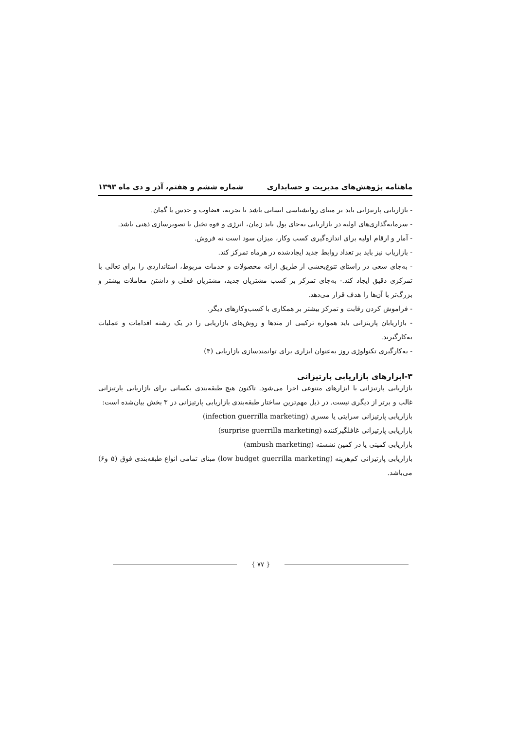ماهنامه پژوهش‌های مدیریت و حسابداری شماره ششم و هفتم، آذر و دی ماه ۱۳۹۳
- بازاریابی پارتیزانی باید بر مبنای روانشناسی انسانی باشد تا تجربه، قضاوت و حدس یا گمان.
- سرمایه‌گذاری‌های اولیه در بازاریابی به‌جای پول باید زمان، انرژی و قوه تخیل یا تصویرسازی ذهنی باشد.
- آمار و ارقام اولیه برای اندازه‌گیری کسب وکار، میزان سود است نه فروش.
- بازاریاب نیز باید بر تعداد روابط جدید ایجادشده در هرماه تمرکز کند.
- به‌جای سعی در راستای تنوع‌بخشی از طریق ارائه محصولات و خدمات مربوط، استانداردی را برای تعالی با تمرکزی دقیق ایجاد کند.- به‌جای تمرکز بر کسب مشتریان جدید، مشتریان فعلی و داشتن معاملات بیشتر و بزرگ‌تر با آن‌ها را هدف قرار می‌دهد.
- فراموش کردن رقابت و تمرکز بیشتر بر همکاری با کسب‌وکارهای دیگر.
- بازاریابان پاریتزانی باید همواره ترکیبی از متدها و روش‌های بازاریابی را در یک رشته اقدامات و عملیات به‌کارگیرند.
- به‌کارگیری تکنولوژی روز به‌عنوان ابزاری برای توانمندسازی بازاریابی (۴)
۳-ابزارهای بازاریابی پارتیزانی
بازاریابی پارتیزانی با ابزارهای متنوعی اجرا می‌شود. تاکنون هیچ طبقه‌بندی یکسانی برای بازاریابی پارتیزانی غالب و برتر از دیگری نیست. در ذیل مهم‌ترین ساختار طبقه‌بندی بازاریابی پارتیزانی در ۳ بخش بیان‌شده است:
بازاریابی پارتیزانی سرایتی یا مسری (infection guerrilla marketing)
بازاریابی پارتیزانی غافلگیرکننده (surprise guerrilla marketing)
بازاریابی کمینی یا در کمین نشسته (ambush marketing)
بازاریابی پارتیزانی کم‌هزینه (low budget guerrilla marketing) مبنای تمامی انواع طبقه‌بندی فوق (۵ و۶) می‌باشد.
{ ۷۷ }